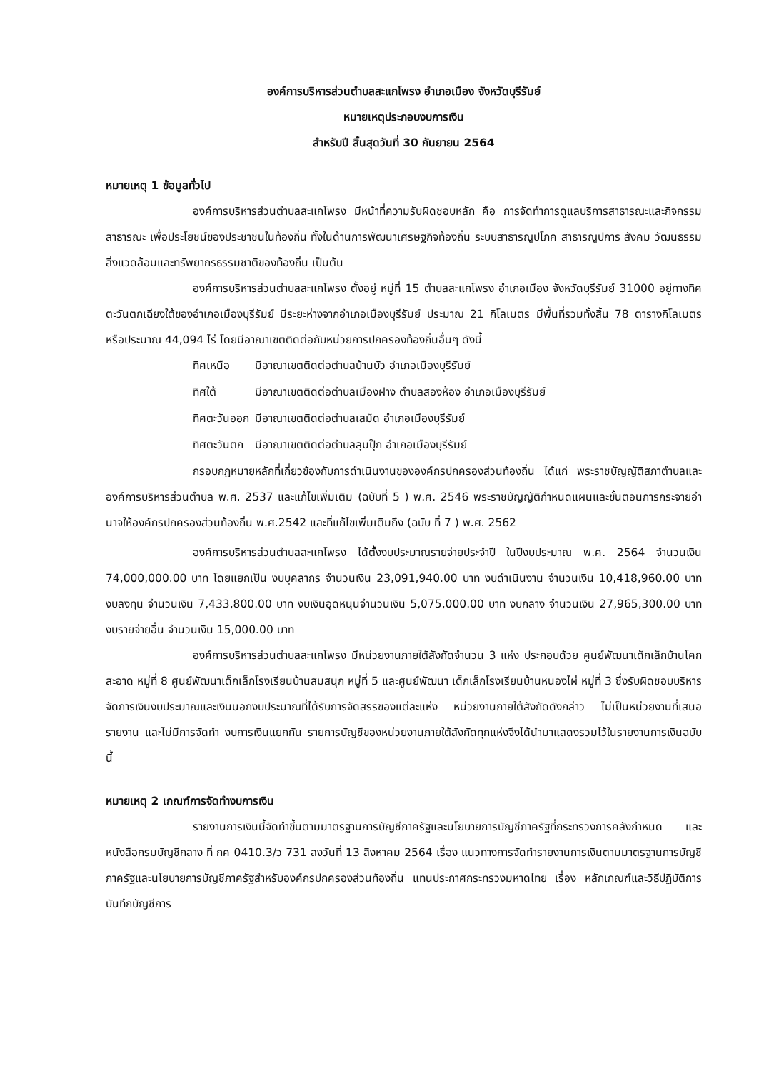องค์การบริหารส่วนตำบลสะแกโพรง อำเภอเมือง จังหวัดบุรีรัมย์
หมายเหตุประกอบงบการเงิน
สำหรับปี สิ้นสุดวันที่ 30 กันยายน 2564
หมายเหตุ 1 ข้อมูลทั่วไป
องค์การบริหารส่วนตำบลสะแกโพรง มีหน้าที่ความรับผิดชอบหลัก คือ การจัดทำการดูแลบริการสาธารณะและกิจกรรมสาธารณะ เพื่อประโยชน์ของประชาชนในท้องถิ่น ทั้งในด้านการพัฒนาเศรษฐกิจท้องถิ่น ระบบสาธารณูปโภค สาธารณูปการ สังคม วัฒนธรรม สิ่งแวดล้อมและทรัพยากรธรรมชาติของท้องถิ่น เป็นต้น
องค์การบริหารส่วนตำบลสะแกโพรง ตั้งอยู่ หมู่ที่ 15 ตำบลสะแกโพรง อำเภอเมือง จังหวัดบุรีรัมย์ 31000 อยู่ทางทิศตะวันตกเฉียงใต้ของอำเภอเมืองบุรีรัมย์ มีระยะห่างจากอำเภอเมืองบุรีรัมย์ ประมาณ 21 กิโลเมตร มีพื้นที่รวมทั้งสิ้น 78 ตารางกิโลเมตร หรือประมาณ 44,094 ไร่ โดยมีอาณาเขตติดต่อกับหน่วยการปกครองท้องถิ่นอื่นๆ ดังนี้
| ทิศเหนือ | มีอาณาเขตติดต่อตำบลบ้านบัว อำเภอเมืองบุรีรัมย์ |
| ทิศใต้ | มีอาณาเขตติดต่อตำบลเมืองฝาง ตำบลสองห้อง อำเภอเมืองบุรีรัมย์ |
| ทิศตะวันออก | มีอาณาเขตติดต่อตำบลเสม็ด อำเภอเมืองบุรีรัมย์ |
| ทิศตะวันตก | มีอาณาเขตติดต่อตำบลลุมปุ๊ก อำเภอเมืองบุรีรัมย์ |
กรอบกฎหมายหลักที่เกี่ยวข้องกับการดำเนินงานขององค์กรปกครองส่วนท้องถิ่น ได้แก่ พระราชบัญญัติสภาตำบลและองค์การบริหารส่วนตำบล พ.ศ. 2537 และแก้ไขเพิ่มเติม (ฉบับที่ 5 ) พ.ศ. 2546 พระราชบัญญัติกำหนดแผนและขั้นตอนการกระจายอำนาจให้องค์กรปกครองส่วนท้องถิ่น พ.ศ.2542 และที่แก้ไขเพิ่มเติมถึง (ฉบับ ที่ 7 ) พ.ศ. 2562
องค์การบริหารส่วนตำบลสะแกโพรง ได้ตั้งงบประมาณรายจ่ายประจำปี ในปีงบประมาณ พ.ศ. 2564 จำนวนเงิน 74,000,000.00 บาท โดยแยกเป็น งบบุคลากร จำนวนเงิน 23,091,940.00 บาท งบดำเนินงาน จำนวนเงิน 10,418,960.00 บาท งบลงทุน จำนวนเงิน 7,433,800.00 บาท งบเงินอุดหนุนจำนวนเงิน 5,075,000.00 บาท งบกลาง จำนวนเงิน 27,965,300.00 บาท งบรายจ่ายอื่น จำนวนเงิน 15,000.00 บาท
องค์การบริหารส่วนตำบลสะแกโพรง มีหน่วยงานภายใต้สังกัดจำนวน 3 แห่ง ประกอบด้วย ศูนย์พัฒนาเด็กเล็กบ้านโคกสะอาด หมู่ที่ 8 ศูนย์พัฒนาเด็กเล็กโรงเรียนบ้านสมสนุก หมู่ที่ 5 และศูนย์พัฒนา เด็กเล็กโรงเรียนบ้านหนองไผ่ หมู่ที่ 3 ซึ่งรับผิดชอบบริหารจัดการเงินงบประมาณและเงินนอกงบประมาณที่ได้รับการจัดสรรของแต่ละแห่ง หน่วยงานภายใต้สังกัดดังกล่าว ไม่เป็นหน่วยงานที่เสนอรายงาน และไม่มีการจัดทำ งบการเงินแยกกัน รายการบัญชีของหน่วยงานภายใต้สังกัดทุกแห่งจึงได้นำมาแสดงรวมไว้ในรายงานการเงินฉบับนี้
หมายเหตุ 2 เกณฑ์การจัดทำงบการเงิน
รายงานการเงินนี้จัดทำขึ้นตามมาตรฐานการบัญชีภาครัฐและนโยบายการบัญชีภาครัฐที่กระทรวงการคลังกำหนด และหนังสือกรมบัญชีกลาง ที่ กค 0410.3/ว 731 ลงวันที่ 13 สิงหาคม 2564 เรื่อง แนวทางการจัดทำรายงานการเงินตามมาตรฐานการบัญชีภาครัฐและนโยบายการบัญชีภาครัฐสำหรับองค์กรปกครองส่วนท้องถิ่น แทนประกาศกระทรวงมหาดไทย เรื่อง หลักเกณฑ์และวิธีปฏิบัติการบันทึกบัญชีการ